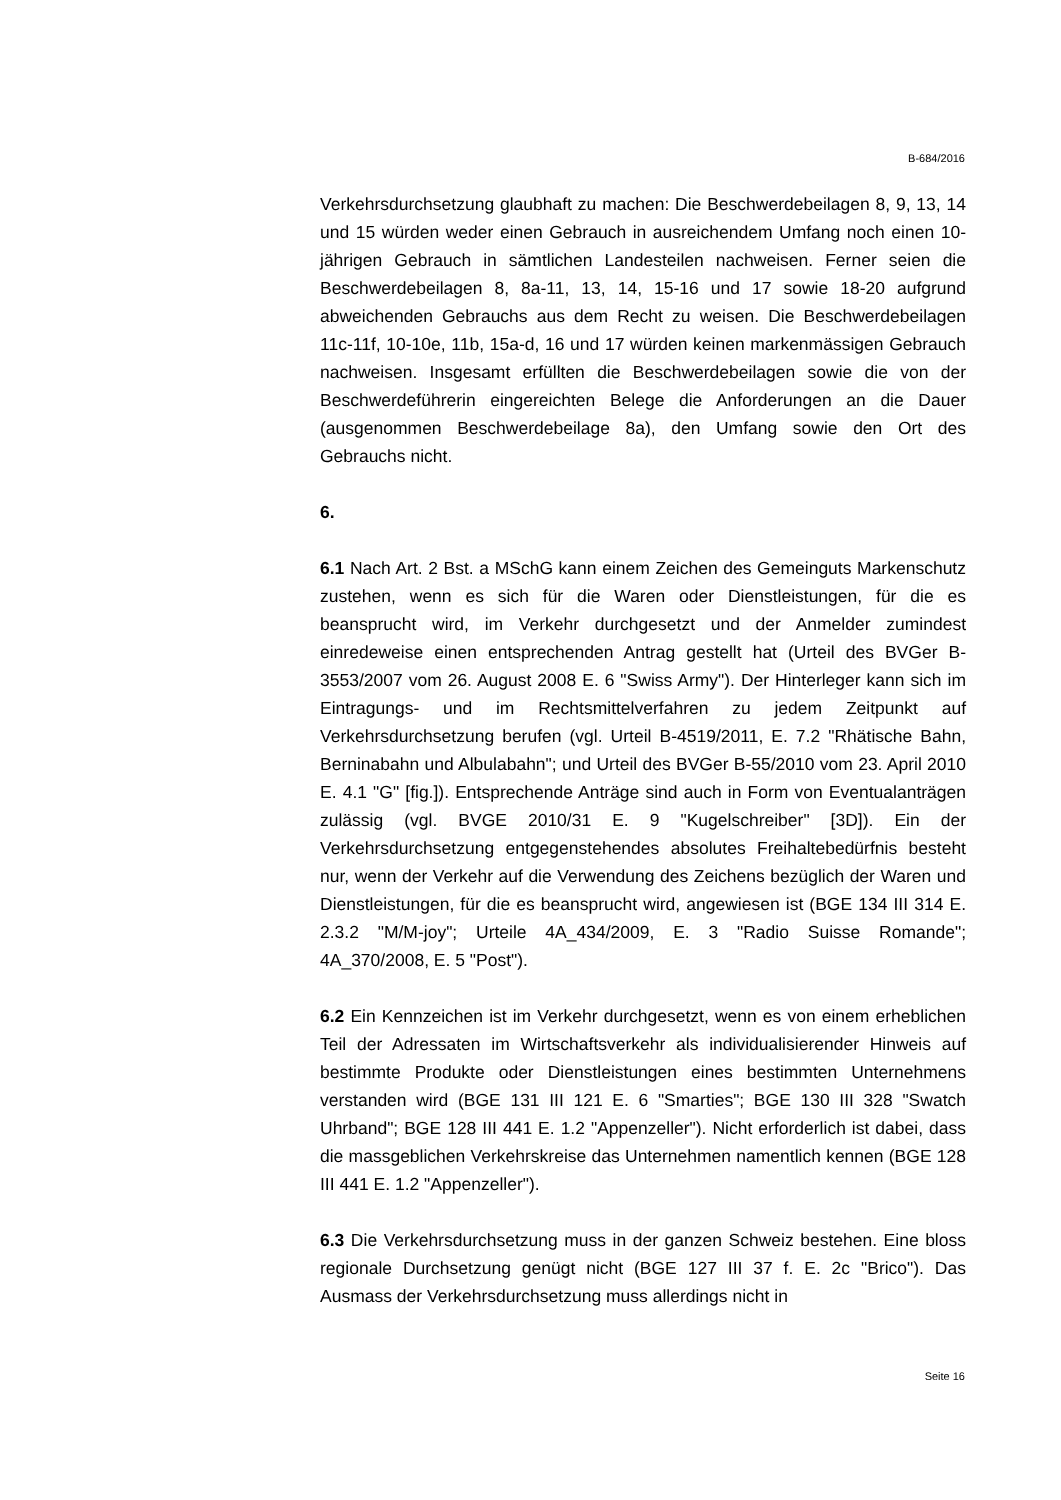B-684/2016
Verkehrsdurchsetzung glaubhaft zu machen: Die Beschwerdebeilagen 8, 9, 13, 14 und 15 würden weder einen Gebrauch in ausreichendem Umfang noch einen 10-jährigen Gebrauch in sämtlichen Landesteilen nachweisen. Ferner seien die Beschwerdebeilagen 8, 8a-11, 13, 14, 15-16 und 17 sowie 18-20 aufgrund abweichenden Gebrauchs aus dem Recht zu weisen. Die Beschwerdebeilagen 11c-11f, 10-10e, 11b, 15a-d, 16 und 17 würden keinen markenmässigen Gebrauch nachweisen. Insgesamt erfüllten die Beschwerdebeilagen sowie die von der Beschwerdeführerin eingereichten Belege die Anforderungen an die Dauer (ausgenommen Beschwerdebeilage 8a), den Umfang sowie den Ort des Gebrauchs nicht.
6.
6.1 Nach Art. 2 Bst. a MSchG kann einem Zeichen des Gemeinguts Markenschutz zustehen, wenn es sich für die Waren oder Dienstleistungen, für die es beansprucht wird, im Verkehr durchgesetzt und der Anmelder zumindest einredeweise einen entsprechenden Antrag gestellt hat (Urteil des BVGer B-3553/2007 vom 26. August 2008 E. 6 "Swiss Army"). Der Hinterleger kann sich im Eintragungs- und im Rechtsmittelverfahren zu jedem Zeitpunkt auf Verkehrsdurchsetzung berufen (vgl. Urteil B-4519/2011, E. 7.2 "Rhätische Bahn, Berninabahn und Albulabahn"; und Urteil des BVGer B-55/2010 vom 23. April 2010 E. 4.1 "G" [fig.]). Entsprechende Anträge sind auch in Form von Eventualanträgen zulässig (vgl. BVGE 2010/31 E. 9 "Kugelschreiber" [3D]). Ein der Verkehrsdurchsetzung entgegenstehendes absolutes Freihaltebedürfnis besteht nur, wenn der Verkehr auf die Verwendung des Zeichens bezüglich der Waren und Dienstleistungen, für die es beansprucht wird, angewiesen ist (BGE 134 III 314 E. 2.3.2 "M/M-joy"; Urteile 4A_434/2009, E. 3 "Radio Suisse Romande"; 4A_370/2008, E. 5 "Post").
6.2 Ein Kennzeichen ist im Verkehr durchgesetzt, wenn es von einem erheblichen Teil der Adressaten im Wirtschaftsverkehr als individualisierender Hinweis auf bestimmte Produkte oder Dienstleistungen eines bestimmten Unternehmens verstanden wird (BGE 131 III 121 E. 6 "Smarties"; BGE 130 III 328 "Swatch Uhrband"; BGE 128 III 441 E. 1.2 "Appenzeller"). Nicht erforderlich ist dabei, dass die massgeblichen Verkehrskreise das Unternehmen namentlich kennen (BGE 128 III 441 E. 1.2 "Appenzeller").
6.3 Die Verkehrsdurchsetzung muss in der ganzen Schweiz bestehen. Eine bloss regionale Durchsetzung genügt nicht (BGE 127 III 37 f. E. 2c "Brico"). Das Ausmass der Verkehrsdurchsetzung muss allerdings nicht in
Seite 16